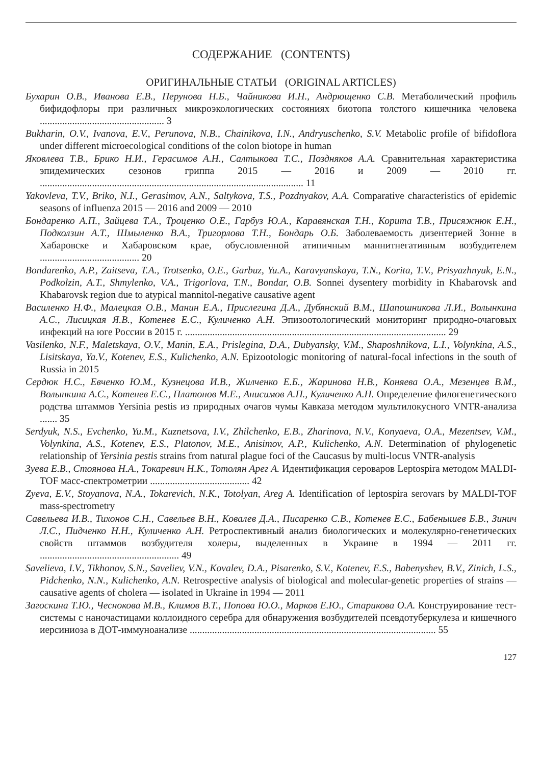СОДЕРЖАНИЕ (CONTENTS)
ОРИГИНАЛЬНЫЕ СТАТЬИ (ORIGINAL ARTICLES)
Бухарин О.В., Иванова Е.В., Перунова Н.Б., Чайникова И.Н., Андрющенко С.В. Метаболический профиль бифидофлоры при различных микроэкологических состояниях биотопа толстого кишечника человека .................................................. 3
Bukharin, O.V., Ivanova, E.V., Perunova, N.B., Chainikova, I.N., Andryuschenko, S.V. Metabolic profile of bifidoflora under different microecological conditions of the colon biotope in human
Яковлева Т.В., Брико Н.И., Герасимов А.Н., Салтыкова Т.С., Поздняков А.А. Сравнительная характеристика эпидемических сезонов гриппа 2015 — 2016 и 2009 — 2010 гг. .......................................................................................................... 11
Yakovleva, T.V., Briko, N.I., Gerasimov, A.N., Saltykova, T.S., Pozdnyakov, A.A. Comparative characteristics of epidemic seasons of influenza 2015 — 2016 and 2009 — 2010
Бондаренко А.П., Зайцева Т.А., Троценко О.Е., Гарбуз Ю.А., Каравянская Т.Н., Корита Т.В., Присяжнюк Е.Н., Подколзин А.Т., Шмыленко В.А., Тригорлова Т.Н., Бондарь О.Б. Заболеваемость дизентерией Зонне в Хабаровске и Хабаровском крае, обусловленной атипичным маннитнегативным возбудителем ........................................ 20
Bondarenko, A.P., Zaitseva, T.A., Trotsenko, O.E., Garbuz, Yu.A., Karavyanskaya, T.N., Korita, T.V., Prisyazhnyuk, E.N., Podkolzin, A.T., Shmylenko, V.A., Trigorlova, T.N., Bondar, O.B. Sonnei dysentery morbidity in Khabarovsk and Khabarovsk region due to atypical mannitol-negative causative agent
Василенко Н.Ф., Малецкая О.В., Манин Е.А., Прислегина Д.А., Дубянский В.М., Шапошникова Л.И., Волынкина А.С., Лисицкая Я.В., Котенев Е.С., Куличенко А.Н. Эпизоотологический мониторинг природно-очаговых инфекций на юге России в 2015 г. ......................................................................................................... 29
Vasilenko, N.F., Maletskaya, O.V., Manin, E.A., Prislegina, D.A., Dubyansky, V.M., Shaposhnikova, L.I., Volynkina, A.S., Lisitskaya, Ya.V., Kotenev, E.S., Kulichenko, A.N. Epizootologic monitoring of natural-focal infections in the south of Russia in 2015
Сердюк Н.С., Евченко Ю.М., Кузнецова И.В., Жилченко Е.Б., Жаринова Н.В., Коняева О.А., Мезенцев В.М., Волынкина А.С., Котенев Е.С., Платонов М.Е., Анисимов А.П., Куличенко А.Н. Определение филогенетического родства штаммов Yersinia pestis из природных очагов чумы Кавказа методом мультилокусного VNTR-анализа ....... 35
Serdyuk, N.S., Evchenko, Yu.M., Kuznetsova, I.V., Zhilchenko, E.B., Zharinova, N.V., Konyaeva, O.A., Mezentsev, V.M., Volynkina, A.S., Kotenev, E.S., Platonov, M.E., Anisimov, A.P., Kulichenko, A.N. Determination of phylogenetic relationship of Yersinia pestis strains from natural plague foci of the Caucasus by multi-locus VNTR-analysis
Зуева Е.В., Стоянова Н.А., Токаревич Н.К., Тотолян Арег А. Идентификация сероваров Leptospira методом MALDI-TOF масс-спектрометрии ........................................ 42
Zyeva, E.V., Stoyanova, N.A., Tokarevich, N.K., Totolyan, Areg A. Identification of leptospira serovars by MALDI-TOF mass-spectrometry
Савельева И.В., Тихонов С.Н., Савельев В.Н., Ковалев Д.А., Писаренко С.В., Котенев Е.С., Бабенышев Б.В., Зинич Л.С., Пидченко Н.Н., Куличенко А.Н. Ретроспективный анализ биологических и молекулярно-генетических свойств штаммов возбудителя холеры, выделенных в Украине в 1994 — 2011 гг. ........................................................ 49
Savelieva, I.V., Tikhonov, S.N., Saveliev, V.N., Kovalev, D.A., Pisarenko, S.V., Kotenev, E.S., Babenyshev, B.V., Zinich, L.S., Pidchenko, N.N., Kulichenko, A.N. Retrospective analysis of biological and molecular-genetic properties of strains — causative agents of cholera — isolated in Ukraine in 1994 — 2011
Загоскина Т.Ю., Чеснокова М.В., Климов В.Т., Попова Ю.О., Марков Е.Ю., Старикова О.А. Конструирование тест-системы с наночастицами коллоидного серебра для обнаружения возбудителей псевдотуберкулеза и кишечного иерсиниоза в ДОТ-иммуноанализе ................................................................................................... 55
127